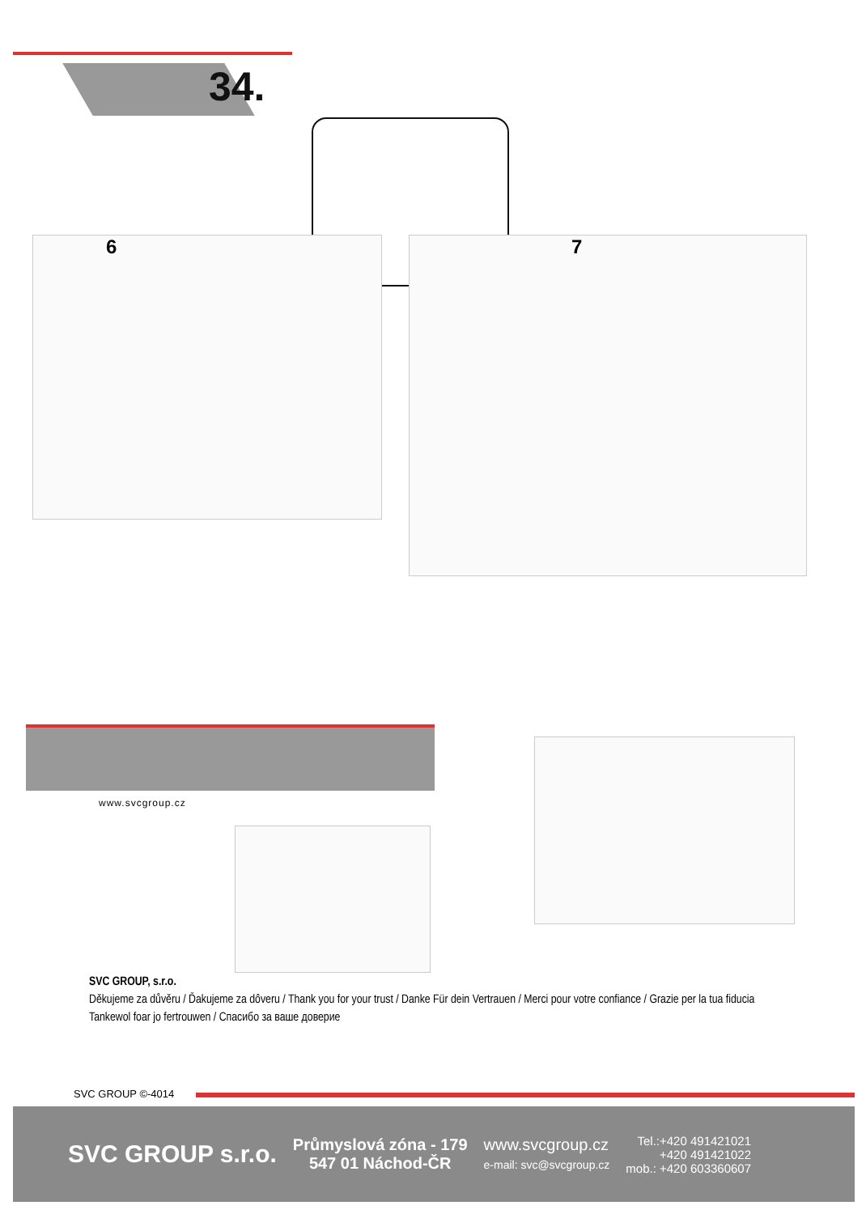34.
6 7
www.svcgroup.cz
SVC GROUP, s.r.o.
Děkujeme za důvěru / Ďakujeme za dôveru / Thank you for your trust / Danke Für dein Vertrauen / Merci pour votre confiance / Grazie per la tua fiducia
Tankewol foar jo fertrouwen / Спасибо за ваше доверие
SVC GROUP ©-4014
SVC GROUP s.r.o.
Průmyslová zóna - 179
547 01 Náchod-ČR
www.svcgroup.cz
e-mail: svc@svcgroup.cz
Tel.:+420 491421021
+420 491421022
mob.: +420 603360607